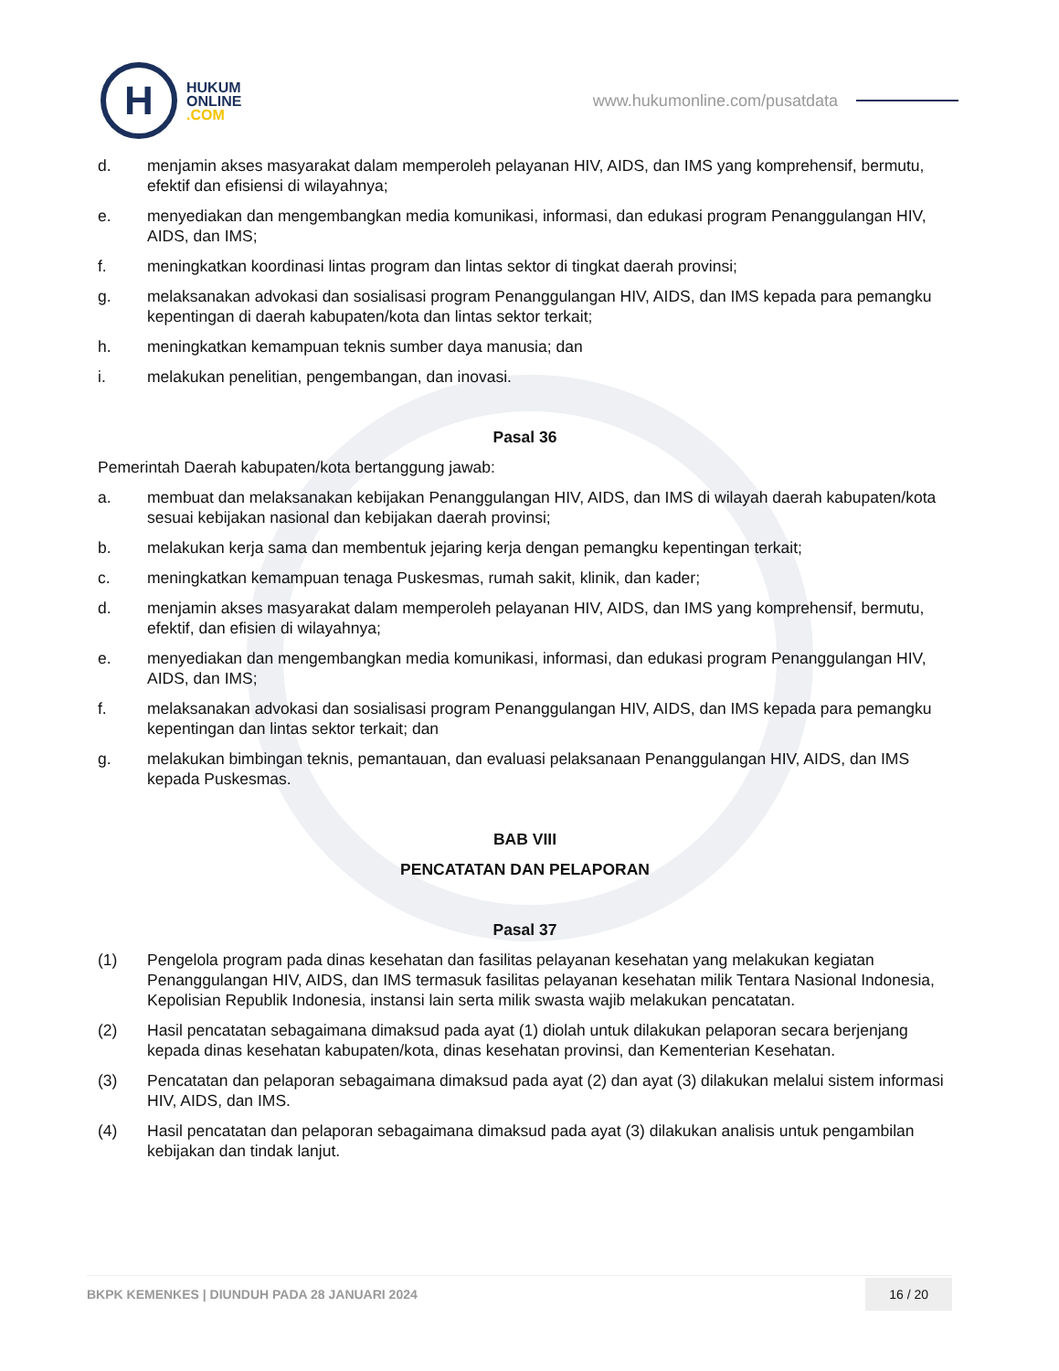H
HUKUM
ONLINE
.COM
www.hukumonline.com/pusatdata
d. menjamin akses masyarakat dalam memperoleh pelayanan HIV, AIDS, dan IMS yang komprehensif, bermutu, efektif dan efisiensi di wilayahnya;
e. menyediakan dan mengembangkan media komunikasi, informasi, dan edukasi program Penanggulangan HIV, AIDS, dan IMS;
f. meningkatkan koordinasi lintas program dan lintas sektor di tingkat daerah provinsi;
g. melaksanakan advokasi dan sosialisasi program Penanggulangan HIV, AIDS, dan IMS kepada para pemangku kepentingan di daerah kabupaten/kota dan lintas sektor terkait;
h. meningkatkan kemampuan teknis sumber daya manusia; dan
i. melakukan penelitian, pengembangan, dan inovasi.
Pasal 36
Pemerintah Daerah kabupaten/kota bertanggung jawab:
a. membuat dan melaksanakan kebijakan Penanggulangan HIV, AIDS, dan IMS di wilayah daerah kabupaten/kota sesuai kebijakan nasional dan kebijakan daerah provinsi;
b. melakukan kerja sama dan membentuk jejaring kerja dengan pemangku kepentingan terkait;
c. meningkatkan kemampuan tenaga Puskesmas, rumah sakit, klinik, dan kader;
d. menjamin akses masyarakat dalam memperoleh pelayanan HIV, AIDS, dan IMS yang komprehensif, bermutu, efektif, dan efisien di wilayahnya;
e. menyediakan dan mengembangkan media komunikasi, informasi, dan edukasi program Penanggulangan HIV, AIDS, dan IMS;
f. melaksanakan advokasi dan sosialisasi program Penanggulangan HIV, AIDS, dan IMS kepada para pemangku kepentingan dan lintas sektor terkait; dan
g. melakukan bimbingan teknis, pemantauan, dan evaluasi pelaksanaan Penanggulangan HIV, AIDS, dan IMS kepada Puskesmas.
BAB VIII
PENCATATAN DAN PELAPORAN
Pasal 37
(1) Pengelola program pada dinas kesehatan dan fasilitas pelayanan kesehatan yang melakukan kegiatan Penanggulangan HIV, AIDS, dan IMS termasuk fasilitas pelayanan kesehatan milik Tentara Nasional Indonesia, Kepolisian Republik Indonesia, instansi lain serta milik swasta wajib melakukan pencatatan.
(2) Hasil pencatatan sebagaimana dimaksud pada ayat (1) diolah untuk dilakukan pelaporan secara berjenjang kepada dinas kesehatan kabupaten/kota, dinas kesehatan provinsi, dan Kementerian Kesehatan.
(3) Pencatatan dan pelaporan sebagaimana dimaksud pada ayat (2) dan ayat (3) dilakukan melalui sistem informasi HIV, AIDS, dan IMS.
(4) Hasil pencatatan dan pelaporan sebagaimana dimaksud pada ayat (3) dilakukan analisis untuk pengambilan kebijakan dan tindak lanjut.
BKPK KEMENKES | DIUNDUH PADA 28 JANUARI 2024
16 / 20